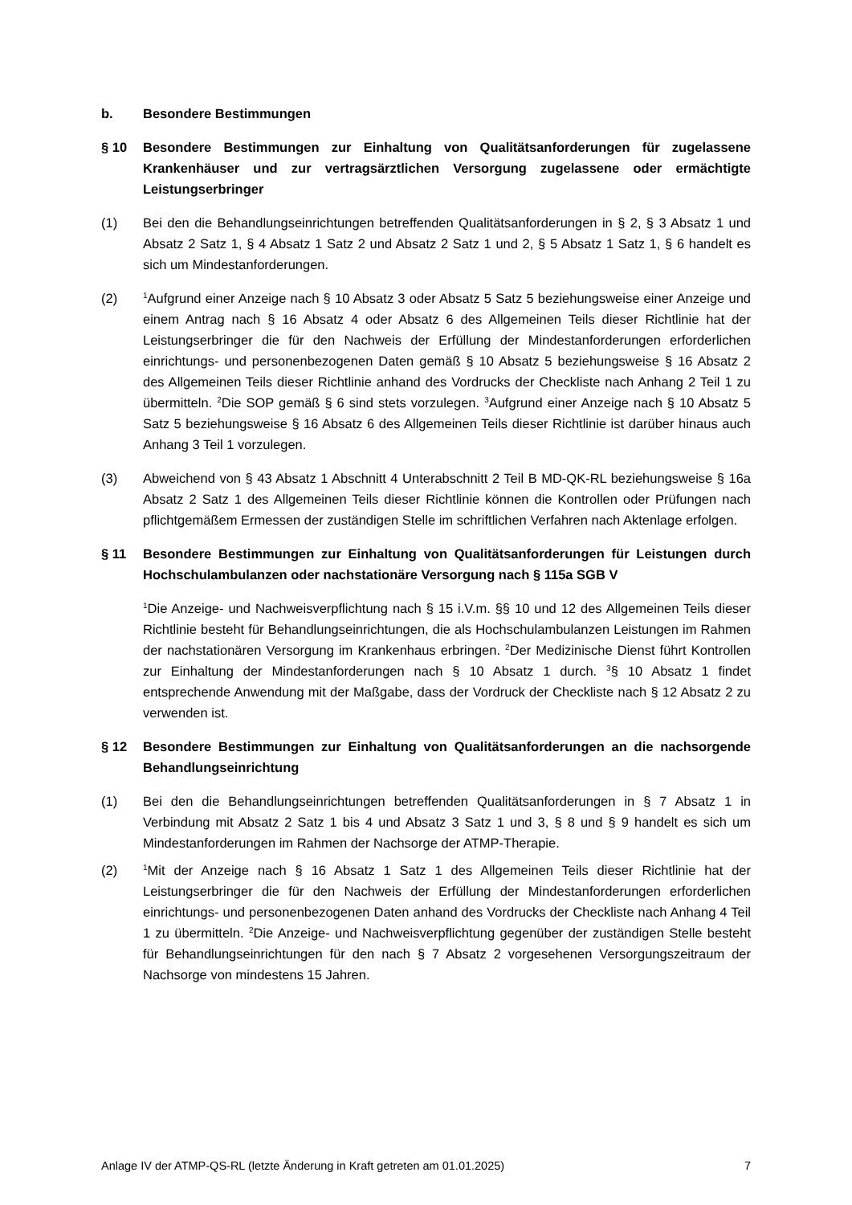b. Besondere Bestimmungen
§ 10 Besondere Bestimmungen zur Einhaltung von Qualitätsanforderungen für zugelassene Krankenhäuser und zur vertragsärztlichen Versorgung zugelassene oder ermächtigte Leistungserbringer
(1) Bei den die Behandlungseinrichtungen betreffenden Qualitätsanforderungen in § 2, § 3 Absatz 1 und Absatz 2 Satz 1, § 4 Absatz 1 Satz 2 und Absatz 2 Satz 1 und 2, § 5 Absatz 1 Satz 1, § 6 handelt es sich um Mindestanforderungen.
(2)
<sup>1</sup> Aufgrund einer Anzeige nach § 10 Absatz 3 oder Absatz 5 Satz 5 beziehungsweise einer Anzeige und einem Antrag nach § 16 Absatz 4 oder Absatz 6 des Allgemeinen Teils dieser Richtlinie hat der Leistungserbringer die für den Nachweis der Erfüllung der Mindestanforderungen erforderlichen einrichtungs- und personenbezogenen Daten gemäß § 10 Absatz 5 beziehungsweise § 16 Absatz 2 des Allgemeinen Teils dieser Richtlinie anhand des Vordrucks der Checkliste nach Anhang 2 Teil 1 zu übermitteln. <sup>2</sup>Die SOP gemäß § 6 sind stets vorzulegen. <sup>3</sup>Aufgrund einer Anzeige nach § 10 Absatz 5 Satz 5 beziehungsweise § 16 Absatz 6 des Allgemeinen Teils dieser Richtlinie ist darüber hinaus auch Anhang 3 Teil 1 vorzulegen.
(3) Abweichend von § 43 Absatz 1 Abschnitt 4 Unterabschnitt 2 Teil B MD-QK-RL beziehungsweise § 16a Absatz 2 Satz 1 des Allgemeinen Teils dieser Richtlinie können die Kontrollen oder Prüfungen nach pflichtgemäßem Ermessen der zuständigen Stelle im schriftlichen Verfahren nach Aktenlage erfolgen.
§ 11 Besondere Bestimmungen zur Einhaltung von Qualitätsanforderungen für Leistungen durch Hochschulambulanzen oder nachstationäre Versorgung nach § 115a SGB V
<sup>1</sup> Die Anzeige- und Nachweisverpflichtung nach § 15 i.V.m. §§ 10 und 12 des Allgemeinen Teils dieser Richtlinie besteht für Behandlungseinrichtungen, die als Hochschulambulanzen Leistungen im Rahmen der nachstationären Versorgung im Krankenhaus erbringen. <sup>2</sup>Der Medizinische Dienst führt Kontrollen zur Einhaltung der Mindestanforderungen nach § 10 Absatz 1 durch. <sup>3</sup>§ 10 Absatz 1 findet entsprechende Anwendung mit der Maßgabe, dass der Vordruck der Checkliste nach § 12 Absatz 2 zu verwenden ist.
§ 12 Besondere Bestimmungen zur Einhaltung von Qualitätsanforderungen an die nachsorgende Behandlungseinrichtung
(1) Bei den die Behandlungseinrichtungen betreffenden Qualitätsanforderungen in § 7 Absatz 1 in Verbindung mit Absatz 2 Satz 1 bis 4 und Absatz 3 Satz 1 und 3, § 8 und § 9 handelt es sich um Mindestanforderungen im Rahmen der Nachsorge der ATMP-Therapie.
(2)
<sup>1</sup> Mit der Anzeige nach § 16 Absatz 1 Satz 1 des Allgemeinen Teils dieser Richtlinie hat der Leistungserbringer die für den Nachweis der Erfüllung der Mindestanforderungen erforderlichen einrichtungs- und personenbezogenen Daten anhand des Vordrucks der Checkliste nach Anhang 4 Teil 1 zu übermitteln. <sup>2</sup>Die Anzeige- und Nachweis­verpflichtung gegenüber der zuständigen Stelle besteht für Behandlungseinrichtungen für den nach § 7 Absatz 2 vorgesehenen Versorgungszeitraum der Nachsorge von mindestens 15 Jahren.
Anlage IV der ATMP-QS-RL (letzte Änderung in Kraft getreten am 01.01.2025) 7